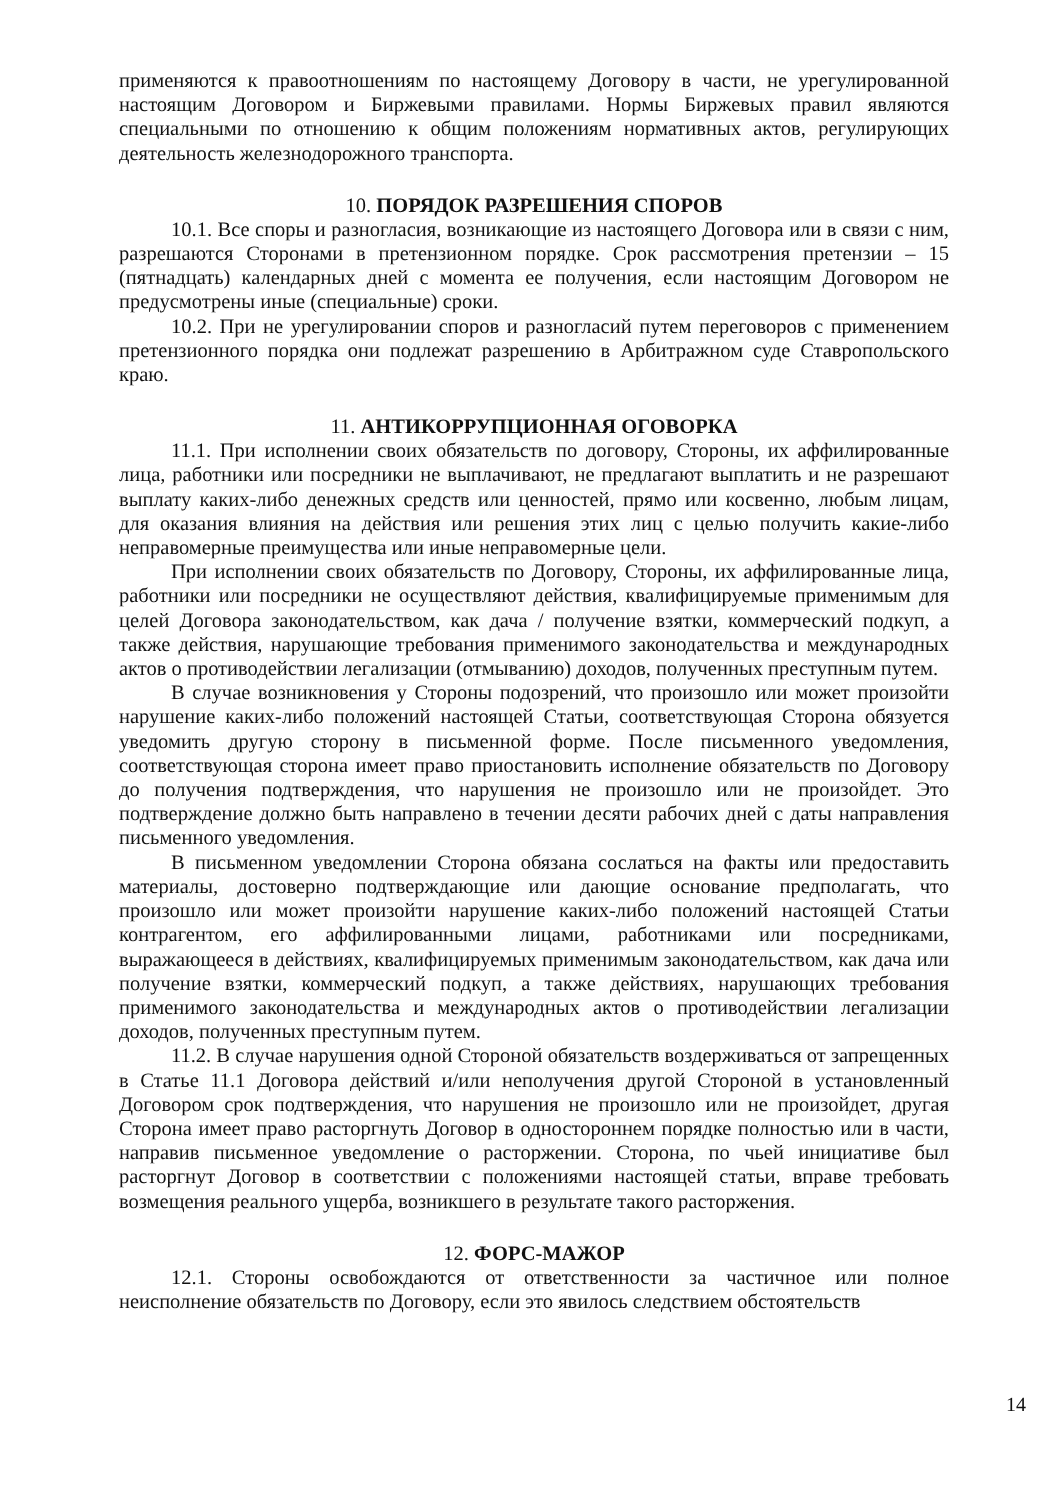применяются к правоотношениям по настоящему Договору в части, не урегулированной настоящим Договором и Биржевыми правилами. Нормы Биржевых правил являются специальными по отношению к общим положениям нормативных актов, регулирующих деятельность железнодорожного транспорта.
10. ПОРЯДОК РАЗРЕШЕНИЯ СПОРОВ
10.1. Все споры и разногласия, возникающие из настоящего Договора или в связи с ним, разрешаются Сторонами в претензионном порядке. Срок рассмотрения претензии – 15 (пятнадцать) календарных дней с момента ее получения, если настоящим Договором не предусмотрены иные (специальные) сроки.
10.2. При не урегулировании споров и разногласий путем переговоров с применением претензионного порядка они подлежат разрешению в Арбитражном суде Ставропольского краю.
11. АНТИКОРРУПЦИОННАЯ ОГОВОРКА
11.1. При исполнении своих обязательств по договору, Стороны, их аффилированные лица, работники или посредники не выплачивают, не предлагают выплатить и не разрешают выплату каких-либо денежных средств или ценностей, прямо или косвенно, любым лицам, для оказания влияния на действия или решения этих лиц с целью получить какие-либо неправомерные преимущества или иные неправомерные цели.
При исполнении своих обязательств по Договору, Стороны, их аффилированные лица, работники или посредники не осуществляют действия, квалифицируемые применимым для целей Договора законодательством, как дача / получение взятки, коммерческий подкуп, а также действия, нарушающие требования применимого законодательства и международных актов о противодействии легализации (отмыванию) доходов, полученных преступным путем.
В случае возникновения у Стороны подозрений, что произошло или может произойти нарушение каких-либо положений настоящей Статьи, соответствующая Сторона обязуется уведомить другую сторону в письменной форме. После письменного уведомления, соответствующая сторона имеет право приостановить исполнение обязательств по Договору до получения подтверждения, что нарушения не произошло или не произойдет. Это подтверждение должно быть направлено в течении десяти рабочих дней с даты направления письменного уведомления.
В письменном уведомлении Сторона обязана сослаться на факты или предоставить материалы, достоверно подтверждающие или дающие основание предполагать, что произошло или может произойти нарушение каких-либо положений настоящей Статьи контрагентом, его аффилированными лицами, работниками или посредниками, выражающееся в действиях, квалифицируемых применимым законодательством, как дача или получение взятки, коммерческий подкуп, а также действиях, нарушающих требования применимого законодательства и международных актов о противодействии легализации доходов, полученных преступным путем.
11.2. В случае нарушения одной Стороной обязательств воздерживаться от запрещенных в Статье 11.1 Договора действий и/или неполучения другой Стороной в установленный Договором срок подтверждения, что нарушения не произошло или не произойдет, другая Сторона имеет право расторгнуть Договор в одностороннем порядке полностью или в части, направив письменное уведомление о расторжении. Сторона, по чьей инициативе был расторгнут Договор в соответствии с положениями настоящей статьи, вправе требовать возмещения реального ущерба, возникшего в результате такого расторжения.
12. ФОРС-МАЖОР
12.1. Стороны освобождаются от ответственности за частичное или полное неисполнение обязательств по Договору, если это явилось следствием обстоятельств
14